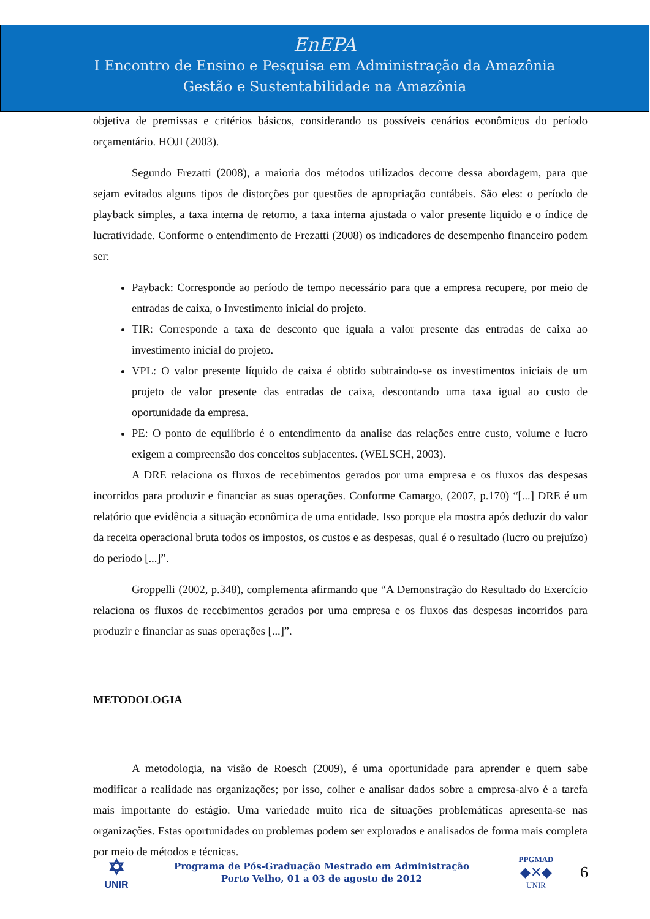EnEPA
I Encontro de Ensino e Pesquisa em Administração da Amazônia
Gestão e Sustentabilidade na Amazônia
objetiva de premissas e critérios básicos, considerando os possíveis cenários econômicos do período orçamentário. HOJI (2003).
Segundo Frezatti (2008), a maioria dos métodos utilizados decorre dessa abordagem, para que sejam evitados alguns tipos de distorções por questões de apropriação contábeis. São eles: o período de playback simples, a taxa interna de retorno, a taxa interna ajustada o valor presente liquido e o índice de lucratividade. Conforme o entendimento de Frezatti (2008) os indicadores de desempenho financeiro podem ser:
Payback: Corresponde ao período de tempo necessário para que a empresa recupere, por meio de entradas de caixa, o Investimento inicial do projeto.
TIR: Corresponde a taxa de desconto que iguala a valor presente das entradas de caixa ao investimento inicial do projeto.
VPL: O valor presente líquido de caixa é obtido subtraindo-se os investimentos iniciais de um projeto de valor presente das entradas de caixa, descontando uma taxa igual ao custo de oportunidade da empresa.
PE: O ponto de equilíbrio é o entendimento da analise das relações entre custo, volume e lucro exigem a compreensão dos conceitos subjacentes. (WELSCH, 2003).
A DRE relaciona os fluxos de recebimentos gerados por uma empresa e os fluxos das despesas incorridos para produzir e financiar as suas operações. Conforme Camargo, (2007, p.170) “[...] DRE é um relatório que evidência a situação econômica de uma entidade. Isso porque ela mostra após deduzir do valor da receita operacional bruta todos os impostos, os custos e as despesas, qual é o resultado (lucro ou prejuízo) do período [...]”.
Groppelli (2002, p.348), complementa afirmando que “A Demonstração do Resultado do Exercício relaciona os fluxos de recebimentos gerados por uma empresa e os fluxos das despesas incorridos para produzir e financiar as suas operações [...]”.
METODOLOGIA
A metodologia, na visão de Roesch (2009), é uma oportunidade para aprender e quem sabe modificar a realidade nas organizações; por isso, colher e analisar dados sobre a empresa-alvo é a tarefa mais importante do estágio. Uma variedade muito rica de situações problemáticas apresenta-se nas organizações. Estas oportunidades ou problemas podem ser explorados e analisados de forma mais completa por meio de métodos e técnicas.
✡
UNIR
Programa de Pós-Graduação Mestrado em Administração
Porto Velho, 01 a 03 de agosto de 2012
PPGMAD
◆✕◆
UNIR
6